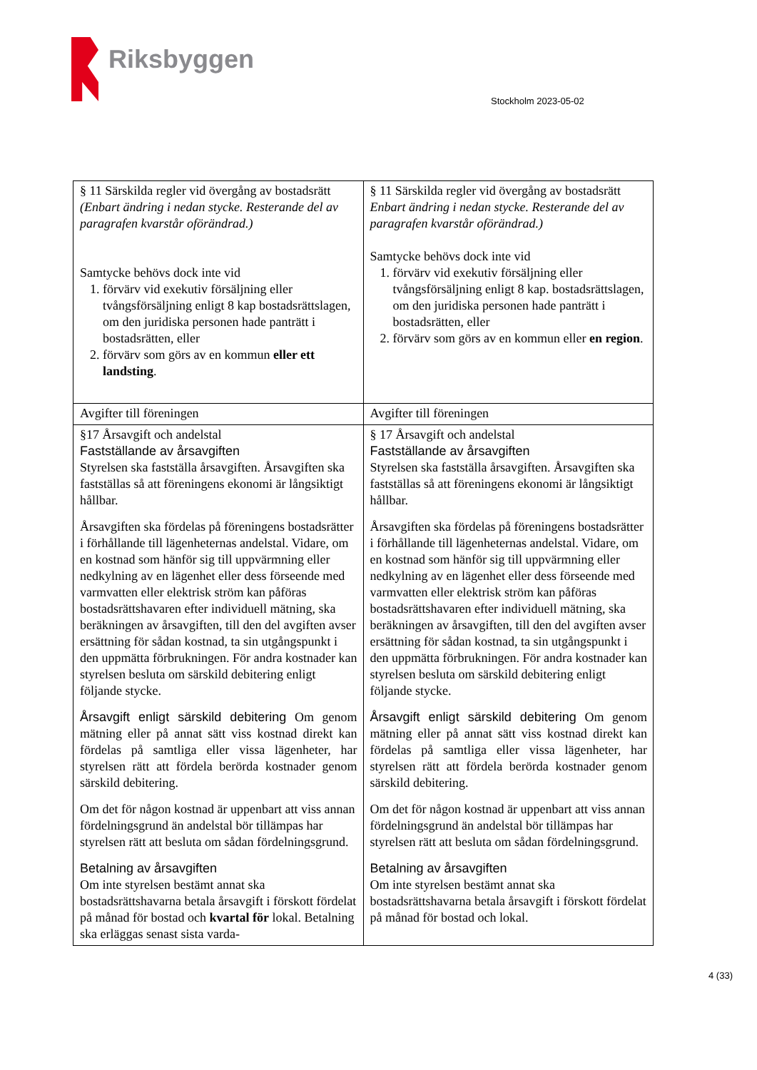Riksbyggen
Stockholm 2023-05-02
| § 11 Särskilda regler vid övergång av bostadsrätt (Enbart ändring i nedan stycke. Resterande del av paragrafen kvarstår oförändrad.) Samtycke behövs dock inte vid 1. förvärv vid exekutiv försäljning eller tvångsförsäljning enligt 8 kap bostadsrättslagen, om den juridiska personen hade panträtt i bostadsrätten, eller 2. förvärv som görs av en kommun eller ett landsting . | § 11 Särskilda regler vid övergång av bostadsrätt Enbart ändring i nedan stycke. Resterande del av paragrafen kvarstår oförändrad.) Samtycke behövs dock inte vid 1. förvärv vid exekutiv försäljning eller tvångsförsäljning enligt 8 kap. bostadsrättslagen, om den juridiska personen hade panträtt i bostadsrätten, eller 2. förvärv som görs av en kommun eller en region . |
| Avgifter till föreningen | Avgifter till föreningen |
| §17 Årsavgift och andelstal Fastställande av årsavgiften Styrelsen ska fastställa årsavgiften. Årsavgiften ska fastställas så att föreningens ekonomi är långsiktigt hållbar. Årsavgiften ska fördelas på föreningens bostadsrätter i förhållande till lägenheternas andelstal. Vidare, om en kostnad som hänför sig till uppvärmning eller nedkylning av en lägenhet eller dess förseende med varmvatten eller elektrisk ström kan påföras bostadsrättshavaren efter individuell mätning, ska beräkningen av årsavgiften, till den del avgiften avser ersättning för sådan kostnad, ta sin utgångspunkt i den uppmätta förbrukningen. För andra kostnader kan styrelsen besluta om särskild debitering enligt följande stycke. Årsavgift enligt särskild debitering Om genom mätning eller på annat sätt viss kostnad direkt kan fördelas på samtliga eller vissa lägenheter, har styrelsen rätt att fördela berörda kostnader genom särskild debitering. Om det för någon kostnad är uppenbart att viss annan fördelningsgrund än andelstal bör tillämpas har styrelsen rätt att besluta om sådan fördelningsgrund. Betalning av årsavgiften Om inte styrelsen bestämt annat ska bostadsrättshavarna betala årsavgift i förskott fördelat på månad för bostad och kvartal för lokal. Betalning ska erläggas senast sista varda- | § 17 Årsavgift och andelstal Fastställande av årsavgiften Styrelsen ska fastställa årsavgiften. Årsavgiften ska fastställas så att föreningens ekonomi är långsiktigt hållbar. Årsavgiften ska fördelas på föreningens bostadsrätter i förhållande till lägenheternas andelstal. Vidare, om en kostnad som hänför sig till uppvärmning eller nedkylning av en lägenhet eller dess förseende med varmvatten eller elektrisk ström kan påföras bostadsrättshavaren efter individuell mätning, ska beräkningen av årsavgiften, till den del avgiften avser ersättning för sådan kostnad, ta sin utgångspunkt i den uppmätta förbrukningen. För andra kostnader kan styrelsen besluta om särskild debitering enligt följande stycke. Årsavgift enligt särskild debitering Om genom mätning eller på annat sätt viss kostnad direkt kan fördelas på samtliga eller vissa lägenheter, har styrelsen rätt att fördela berörda kostnader genom särskild debitering. Om det för någon kostnad är uppenbart att viss annan fördelningsgrund än andelstal bör tillämpas har styrelsen rätt att besluta om sådan fördelningsgrund. Betalning av årsavgiften Om inte styrelsen bestämt annat ska bostadsrättshavarna betala årsavgift i förskott fördelat på månad för bostad och lokal. |
4 (33)